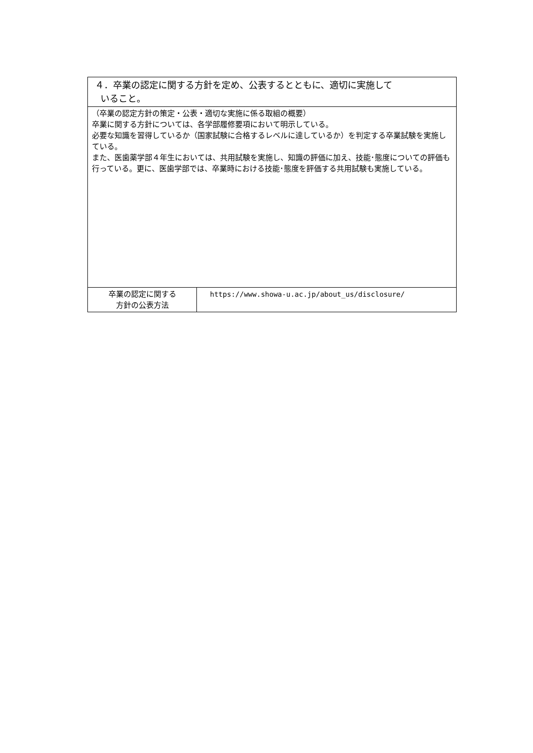| ４．卒業の認定に関する方針を定め、公表するとともに、適切に実施して いること。 | |
| （卒業の認定方針の策定・公表・適切な実施に係る取組の概要） 卒業に関する方針については、各学部履修要項において明示している。 必要な知識を習得しているか（国家試験に合格するレベルに達しているか）を判定する卒業試験を実施している。 また、医歯薬学部４年生においては、共用試験を実施し、知識の評価に加え、技能･態度についての評価も行っている。更に、医歯学部では、卒業時における技能･態度を評価する共用試験も実施している。 | |
| 卒業の認定に関する 方針の公表方法 | https://www.showa-u.ac.jp/about_us/disclosure/ |